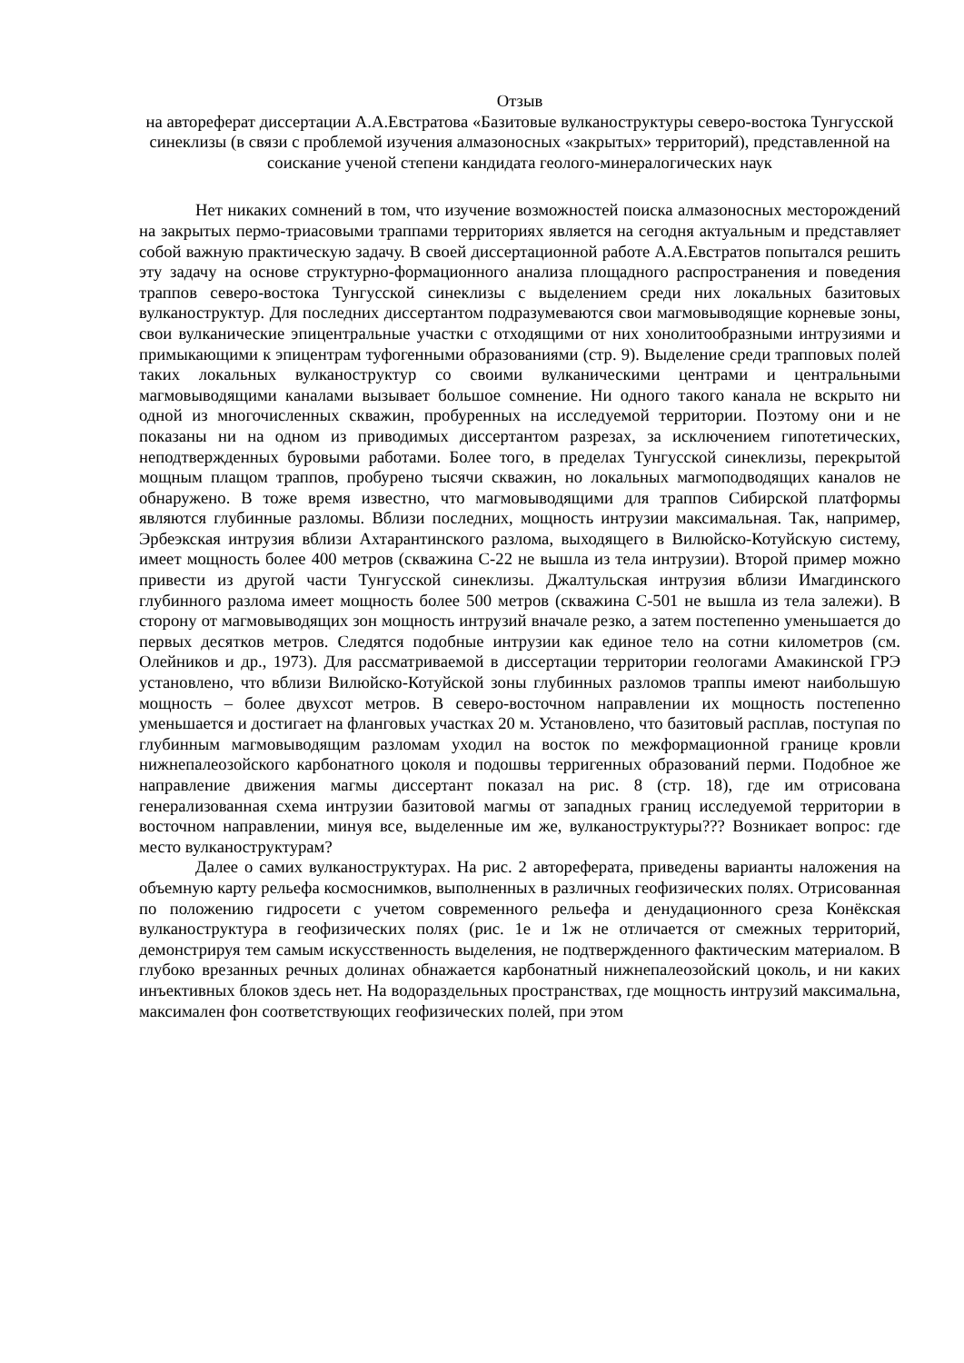Отзыв
на автореферат диссертации А.А.Евстратова «Базитовые вулканоструктуры северо-востока Тунгусской синеклизы (в связи с проблемой изучения алмазоносных «закрытых» территорий), представленной на соискание ученой степени кандидата геолого-минералогических наук
Нет никаких сомнений в том, что изучение возможностей поиска алмазоносных месторождений на закрытых пермо-триасовыми траппами территориях является на сегодня актуальным и представляет собой важную практическую задачу. В своей диссертационной работе А.А.Евстратов попытался решить эту задачу на основе структурно-формационного анализа площадного распространения и поведения траппов северо-востока Тунгусской синеклизы с выделением среди них локальных базитовых вулканоструктур. Для последних диссертантом подразумеваются свои магмовыводящие корневые зоны, свои вулканические эпицентральные участки с отходящими от них хонолитообразными интрузиями и примыкающими к эпицентрам туфогенными образованиями (стр. 9). Выделение среди трапповых полей таких локальных вулканоструктур со своими вулканическими центрами и центральными магмовыводящими каналами вызывает большое сомнение. Ни одного такого канала не вскрыто ни одной из многочисленных скважин, пробуренных на исследуемой территории. Поэтому они и не показаны ни на одном из приводимых диссертантом разрезах, за исключением гипотетических, неподтвержденных буровыми работами. Более того, в пределах Тунгусской синеклизы, перекрытой мощным плащом траппов, пробурено тысячи скважин, но локальных магмоподводящих каналов не обнаружено. В тоже время известно, что магмовыводящими для траппов Сибирской платформы являются глубинные разломы. Вблизи последних, мощность интрузии максимальная. Так, например, Эрбеэкская интрузия вблизи Ахтарантинского разлома, выходящего в Вилюйско-Котуйскую систему, имеет мощность более 400 метров (скважина С-22 не вышла из тела интрузии). Второй пример можно привести из другой части Тунгусской синеклизы. Джалтульская интрузия вблизи Имагдинского глубинного разлома имеет мощность более 500 метров (скважина С-501 не вышла из тела залежи). В сторону от магмовыводящих зон мощность интрузий вначале резко, а затем постепенно уменьшается до первых десятков метров. Следятся подобные интрузии как единое тело на сотни километров (см. Олейников и др., 1973). Для рассматриваемой в диссертации территории геологами Амакинской ГРЭ установлено, что вблизи Вилюйско-Котуйской зоны глубинных разломов траппы имеют наибольшую мощность – более двухсот метров. В северо-восточном направлении их мощность постепенно уменьшается и достигает на фланговых участках 20 м. Установлено, что базитовый расплав, поступая по глубинным магмовыводящим разломам уходил на восток по межформационной границе кровли нижнепалеозойского карбонатного цоколя и подошвы терригенных образований перми. Подобное же направление движения магмы диссертант показал на рис. 8 (стр. 18), где им отрисована генерализованная схема интрузии базитовой магмы от западных границ исследуемой территории в восточном направлении, минуя все, выделенные им же, вулканоструктуры??? Возникает вопрос: где место вулканоструктурам?
Далее о самих вулканоструктурах. На рис. 2 автореферата, приведены варианты наложения на объемную карту рельефа космоснимков, выполненных в различных геофизических полях. Отрисованная по положению гидросети с учетом современного рельефа и денудационного среза Конёкская вулканоструктура в геофизических полях (рис. 1е и 1ж не отличается от смежных территорий, демонстрируя тем самым искусственность выделения, не подтвержденного фактическим материалом. В глубоко врезанных речных долинах обнажается карбонатный нижнепалеозойский цоколь, и ни каких инъективных блоков здесь нет. На водораздельных пространствах, где мощность интрузий максимальна, максимален фон соответствующих геофизических полей, при этом